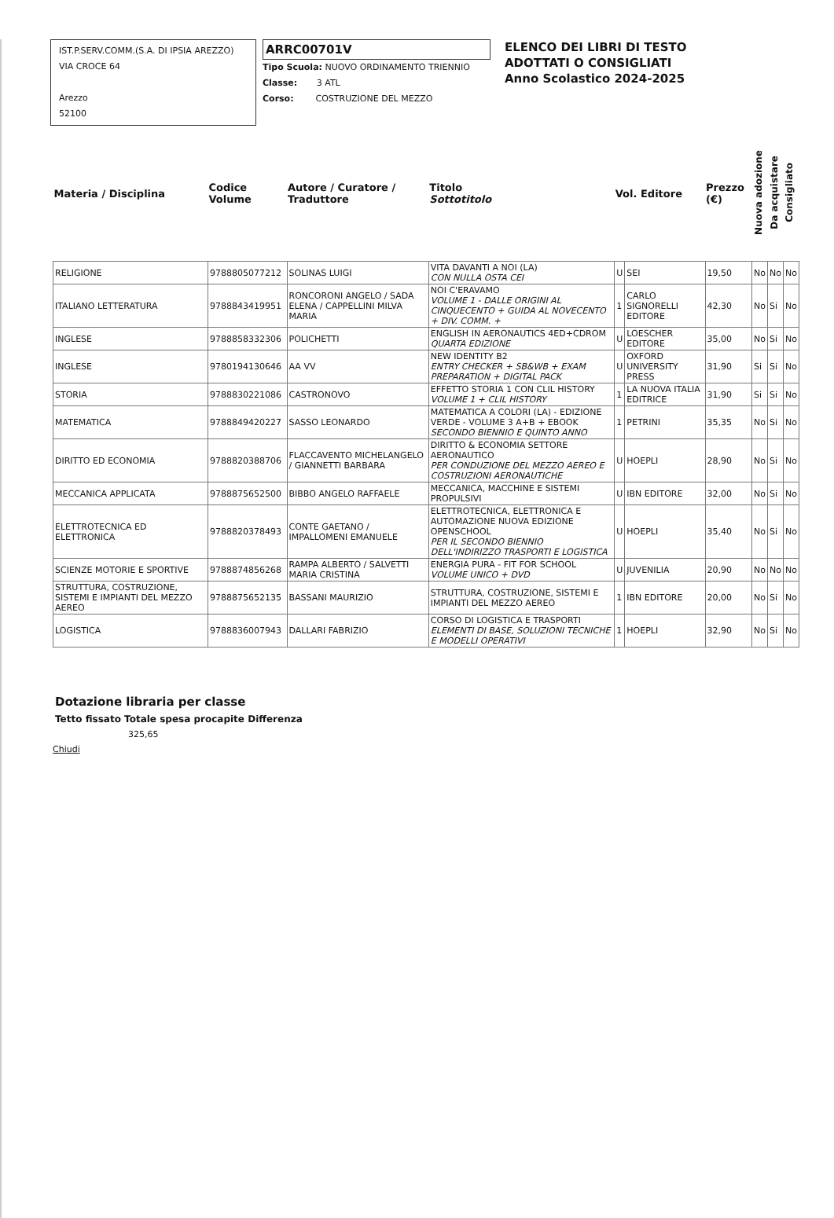IST.P.SERV.COMM.(S.A. DI IPSIA AREZZO)
VIA CROCE 64
Arezzo
52100
ARRC00701V
Tipo Scuola: NUOVO ORDINAMENTO TRIENNIO
Classe: 3 ATL
Corso: COSTRUZIONE DEL MEZZO
ELENCO DEI LIBRI DI TESTO
ADOTTATI O CONSIGLIATI
Anno Scolastico 2024-2025
| Materia / Disciplina | Codice Volume | Autore / Curatore / Traduttore | Titolo Sottotitolo | Vol. Editore | | Prezzo (€) | Nuova adozione | Da acquistare | Consigliato |
| --- | --- | --- | --- | --- | --- | --- | --- | --- | --- |
| RELIGIONE | 9788805077212 | SOLINAS LUIGI | VITA DAVANTI A NOI (LA) CON NULLA OSTA CEI | U | SEI | 19,50 | No | No | No |
| ITALIANO LETTERATURA | 9788843419951 | RONCORONI ANGELO / SADA ELENA / CAPPELLINI MILVA MARIA | NOI C'ERAVAMO VOLUME 1 - DALLE ORIGINI AL CINQUECENTO + GUIDA AL NOVECENTO + DIV. COMM. + | 1 | CARLO SIGNORELLI EDITORE | 42,30 | No | Si | No |
| INGLESE | 9788858332306 | POLICHETTI | ENGLISH IN AERONAUTICS 4ED+CDROM QUARTA EDIZIONE | U | LOESCHER EDITORE | 35,00 | No | Si | No |
| INGLESE | 9780194130646 | AA VV | NEW IDENTITY B2 ENTRY CHECKER + SB&WB + EXAM PREPARATION + DIGITAL PACK | U | OXFORD UNIVERSITY PRESS | 31,90 | Si | Si | No |
| STORIA | 9788830221086 | CASTRONOVO | EFFETTO STORIA 1 CON CLIL HISTORY VOLUME 1 + CLIL HISTORY | 1 | LA NUOVA ITALIA EDITRICE | 31,90 | Si | Si | No |
| MATEMATICA | 9788849420227 | SASSO LEONARDO | MATEMATICA A COLORI (LA) - EDIZIONE VERDE - VOLUME 3 A+B + EBOOK SECONDO BIENNIO E QUINTO ANNO | 1 | PETRINI | 35,35 | No | Si | No |
| DIRITTO ED ECONOMIA | 9788820388706 | FLACCAVENTO MICHELANGELO / GIANNETTI BARBARA | DIRITTO & ECONOMIA SETTORE AERONAUTICO PER CONDUZIONE DEL MEZZO AEREO E COSTRUZIONI AERONAUTICHE | U | HOEPLI | 28,90 | No | Si | No |
| MECCANICA APPLICATA | 9788875652500 | BIBBO ANGELO RAFFAELE | MECCANICA, MACCHINE E SISTEMI PROPULSIVI | U | IBN EDITORE | 32,00 | No | Si | No |
| ELETTROTECNICA ED ELETTRONICA | 9788820378493 | CONTE GAETANO / IMPALLOMENI EMANUELE | ELETTROTECNICA, ELETTRONICA E AUTOMAZIONE NUOVA EDIZIONE OPENSCHOOL PER IL SECONDO BIENNIO DELL'INDIRIZZO TRASPORTI E LOGISTICA | U | HOEPLI | 35,40 | No | Si | No |
| SCIENZE MOTORIE E SPORTIVE | 9788874856268 | RAMPA ALBERTO / SALVETTI MARIA CRISTINA | ENERGIA PURA - FIT FOR SCHOOL VOLUME UNICO + DVD | U | JUVENILIA | 20,90 | No | No | No |
| STRUTTURA, COSTRUZIONE, SISTEMI E IMPIANTI DEL MEZZO AEREO | 9788875652135 | BASSANI MAURIZIO | STRUTTURA, COSTRUZIONE, SISTEMI E IMPIANTI DEL MEZZO AEREO | 1 | IBN EDITORE | 20,00 | No | Si | No |
| LOGISTICA | 9788836007943 | DALLARI FABRIZIO | CORSO DI LOGISTICA E TRASPORTI ELEMENTI DI BASE, SOLUZIONI TECNICHE E MODELLI OPERATIVI | 1 | HOEPLI | 32,90 | No | Si | No |
Dotazione libraria per classe
Tetto fissato Totale spesa procapite Differenza
325,65
Chiudi